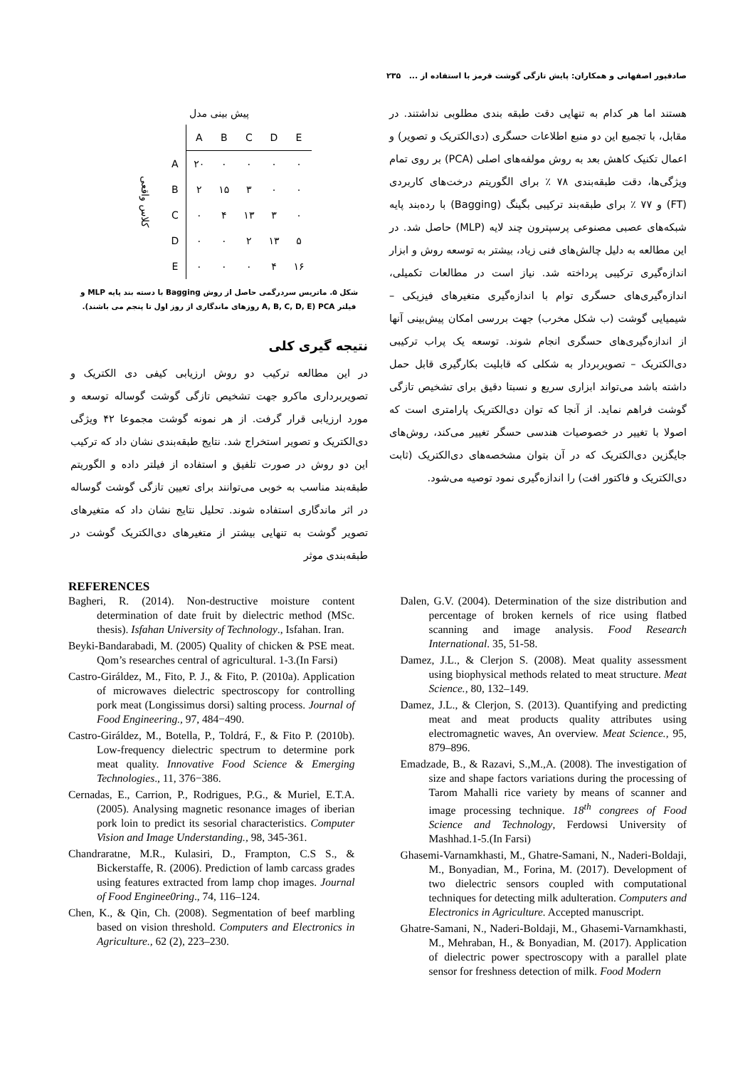صادقپور اصفهانی و همکاران: پایش تازگی گوشت قرمز با استفاده از ... ۲۳۵
هستند اما هر کدام به تنهایی دقت طبقه بندی مطلوبی نداشتند. در مقابل، با تجمیع این دو منبع اطلاعات حسگری (دی‌الکتریک و تصویر) و اعمال تکنیک کاهش بعد به روش مولفه‌های اصلی (PCA) بر روی تمام ویژگی‌ها، دقت طبقه‌بندی ۷۸ ٪ برای الگوریتم درخت‌های کاربردی (FT) و ۷۷ ٪ برای طبقه‌بند ترکیبی بگینگ (Bagging) با رده‌بند پایه شبکه‌های عصبی مصنوعی پرسپترون چند لایه (MLP) حاصل شد. در این مطالعه به دلیل چالش‌های فنی زیاد، بیشتر به توسعه روش و ابزار اندازه‌گیری ترکیبی پرداخته شد. نیاز است در مطالعات تکمیلی، اندازه‌گیری‌های حسگری توام با اندازه‌گیری متغیرهای فیزیکی – شیمیایی گوشت (ب شکل مخرب) جهت بررسی امکان پیش‌بینی آنها از اندازه‌گیری‌های حسگری انجام شوند. توسعه یک پراب ترکیبی دی‌الکتریک – تصویربردار به شکلی که قابلیت بکارگیری قابل حمل داشته باشد می‌تواند ابزاری سریع و نسبتا دقیق برای تشخیص تازگی گوشت فراهم نماید. از آنجا که توان دی‌الکتریک پارامتری است که اصولا با تغییر در خصوصیات هندسی حسگر تغییر می‌کند، روش‌های جایگزین دی‌الکتریک که در آن بتوان مشخصه‌های دی‌الکتریک (ثابت دی‌الکتریک و فاکتور افت) را اندازه‌گیری نمود توصیه می‌شود.
پیش بینی مدل
| کلاس واقعی | | A | B | C | D | E |
| | A | ۲۰ | ۰ | ۰ | ۰ | ۰ |
| | B | ۲ | ۱۵ | ۳ | ۰ | ۰ |
| | C | ۰ | ۴ | ۱۳ | ۳ | ۰ |
| | D | ۰ | ۰ | ۲ | ۱۳ | ۵ |
| | E | ۰ | ۰ | ۰ | ۴ | ۱۶ |
شکل ۵. ماتریس سردرگمی حاصل از روش Bagging با دسته بند پایه MLP و فیلتر PCA (A, B, C, D, E روزهای ماندگاری از روز اول تا پنجم می باشند).
نتیجه گیری کلی
در این مطالعه ترکیب دو روش ارزیابی کیفی دی الکتریک و تصویربرداری ماکرو جهت تشخیص تازگی گوشت گوساله توسعه و مورد ارزیابی قرار گرفت. از هر نمونه گوشت مجموعا ۴۲ ویژگی دی‌الکتریک و تصویر استخراج شد. نتایج طبقه‌بندی نشان داد که ترکیب این دو روش در صورت تلفیق و استفاده از فیلتر داده و الگوریتم طبقه‌بند مناسب به خوبی می‌توانند برای تعیین تازگی گوشت گوساله در اثر ماندگاری استفاده شوند. تحلیل نتایج نشان داد که متغیرهای تصویر گوشت به تنهایی بیشتر از متغیرهای دی‌الکتریک گوشت در طبقه‌بندی موثر
REFERENCES
Bagheri, R. (2014). Non-destructive moisture content determination of date fruit by dielectric method (MSc. thesis). Isfahan University of Technology., Isfahan. Iran.
Beyki-Bandarabadi, M. (2005) Quality of chicken & PSE meat. Qom’s researches central of agricultural. 1-3.(In Farsi)
Castro-Giráldez, M., Fito, P. J., & Fito, P. (2010a). Application of microwaves dielectric spectroscopy for controlling pork meat (Longissimus dorsi) salting process. Journal of Food Engineering., 97, 484−490.
Castro-Giráldez, M., Botella, P., Toldrá, F., & Fito P. (2010b). Low-frequency dielectric spectrum to determine pork meat quality. Innovative Food Science & Emerging Technologies., 11, 376−386.
Cernadas, E., Carrion, P., Rodrigues, P.G., & Muriel, E.T.A. (2005). Analysing magnetic resonance images of iberian pork loin to predict its sesorial characteristics. Computer Vision and Image Understanding., 98, 345-361.
Chandraratne, M.R., Kulasiri, D., Frampton, C.S S., & Bickerstaffe, R. (2006). Prediction of lamb carcass grades using features extracted from lamp chop images. Journal of Food Enginee0ring., 74, 116–124.
Chen, K., & Qin, Ch. (2008). Segmentation of beef marbling based on vision threshold. Computers and Electronics in Agriculture., 62 (2), 223–230.
Dalen, G.V. (2004). Determination of the size distribution and percentage of broken kernels of rice using flatbed scanning and image analysis. Food Research International. 35, 51-58.
Damez, J.L., & Clerjon S. (2008). Meat quality assessment using biophysical methods related to meat structure. Meat Science., 80, 132–149.
Damez, J.L., & Clerjon, S. (2013). Quantifying and predicting meat and meat products quality attributes using electromagnetic waves, An overview. Meat Science., 95, 879–896.
Emadzade, B., & Razavi, S.,M.,A. (2008). The investigation of size and shape factors variations during the processing of Tarom Mahalli rice variety by means of scanner and image processing technique. 18<sup>th</sup> congrees of Food Science and Technology, Ferdowsi University of Mashhad.1-5.(In Farsi)
Ghasemi-Varnamkhasti, M., Ghatre-Samani, N., Naderi-Boldaji, M., Bonyadian, M., Forina, M. (2017). Development of two dielectric sensors coupled with computational techniques for detecting milk adulteration. Computers and Electronics in Agriculture. Accepted manuscript.
Ghatre-Samani, N., Naderi-Boldaji, M., Ghasemi-Varnamkhasti, M., Mehraban, H., & Bonyadian, M. (2017). Application of dielectric power spectroscopy with a parallel plate sensor for freshness detection of milk. Food Modern